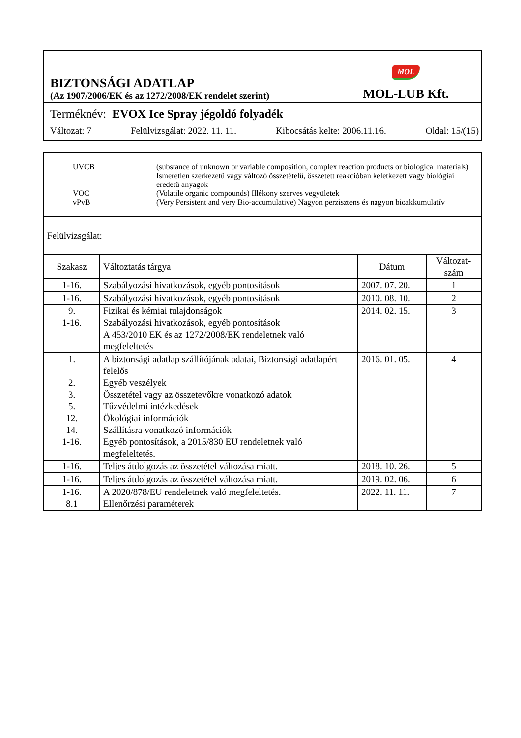BIZTONSÁGI ADATLAP
(Az 1907/2006/EK és az 1272/2008/EK rendelet szerint)
MOL
MOL-LUB Kft.
Terméknév: EVOX Ice Spray jégoldó folyadék
Változat: 7 Felülvizsgálat: 2022. 11. 11. Kibocsátás kelte: 2006.11.16. Oldal: 15/(15)
UVCB (substance of unknown or variable composition, complex reaction products or biological materials) Ismeretlen szerkezetű vagy változó összetételű, összetett reakcióban keletkezett vagy biológiai eredetű anyagok
VOC (Volatile organic compounds) Illékony szerves vegyületek
vPvB (Very Persistent and very Bio-accumulative) Nagyon perzisztens és nagyon bioakkumulatív
Felülvizsgálat:
| Szakasz | Változtatás tárgya | Dátum | Változat-szám |
| --- | --- | --- | --- |
| 1-16. | Szabályozási hivatkozások, egyéb pontosítások | 2007. 07. 20. | 1 |
| 1-16. | Szabályozási hivatkozások, egyéb pontosítások | 2010. 08. 10. | 2 |
| 9. 1-16. | Fizikai és kémiai tulajdonságok Szabályozási hivatkozások, egyéb pontosítások A 453/2010 EK és az 1272/2008/EK rendeletnek való megfeleltetés | 2014. 02. 15. | 3 |
| 1. 2. 3. 5. 12. 14. 1-16. | A biztonsági adatlap szállítójának adatai, Biztonsági adatlapért felelős Egyéb veszélyek Összetétel vagy az összetevőkre vonatkozó adatok Tűzvédelmi intézkedések Ökológiai információk Szállításra vonatkozó információk Egyéb pontosítások, a 2015/830 EU rendeletnek való megfeleltetés. | 2016. 01. 05. | 4 |
| 1-16. | Teljes átdolgozás az összetétel változása miatt. | 2018. 10. 26. | 5 |
| 1-16. | Teljes átdolgozás az összetétel változása miatt. | 2019. 02. 06. | 6 |
| 1-16. 8.1 | A 2020/878/EU rendeletnek való megfeleltetés. Ellenőrzési paraméterek | 2022. 11. 11. | 7 |